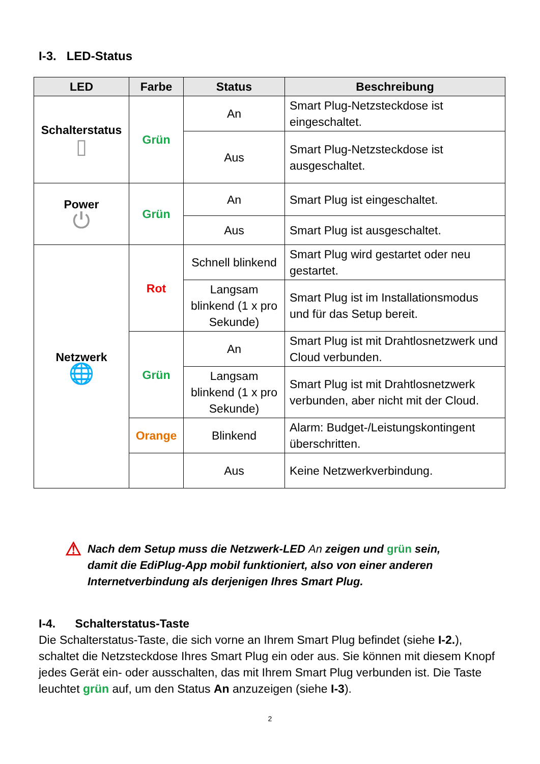I-3. LED-Status
| LED | Farbe | Status | Beschreibung |
| --- | --- | --- | --- |
| Schalterstatus ▯ | Grün | An | Smart Plug-Netzsteckdose ist eingeschaltet. |
| | | Aus | Smart Plug-Netzsteckdose ist ausgeschaltet. |
| Power ⏻ | Grün | An | Smart Plug ist eingeschaltet. |
| | | Aus | Smart Plug ist ausgeschaltet. |
| Netzwerk 🌐 | Rot | Schnell blinkend | Smart Plug wird gestartet oder neu gestartet. |
| | | Langsam blinkend (1 x pro Sekunde) | Smart Plug ist im Installationsmodus und für das Setup bereit. |
| | Grün | An | Smart Plug ist mit Drahtlosnetzwerk und Cloud verbunden. |
| | | Langsam blinkend (1 x pro Sekunde) | Smart Plug ist mit Drahtlosnetzwerk verbunden, aber nicht mit der Cloud. |
| | Orange | Blinkend | Alarm: Budget-/Leistungskontingent überschritten. |
| | | Aus | Keine Netzwerkverbindung. |
⚠
Nach dem Setup muss die Netzwerk-LED An zeigen und grün sein, damit die EdiPlug-App mobil funktioniert, also von einer anderen Internetverbindung als derjenigen Ihres Smart Plug.
I-4. Schalterstatus-Taste
Die Schalterstatus-Taste, die sich vorne an Ihrem Smart Plug befindet (siehe I-2.), schaltet die Netzsteckdose Ihres Smart Plug ein oder aus. Sie können mit diesem Knopf jedes Gerät ein- oder ausschalten, das mit Ihrem Smart Plug verbunden ist. Die Taste leuchtet grün auf, um den Status An anzuzeigen (siehe I-3).
2